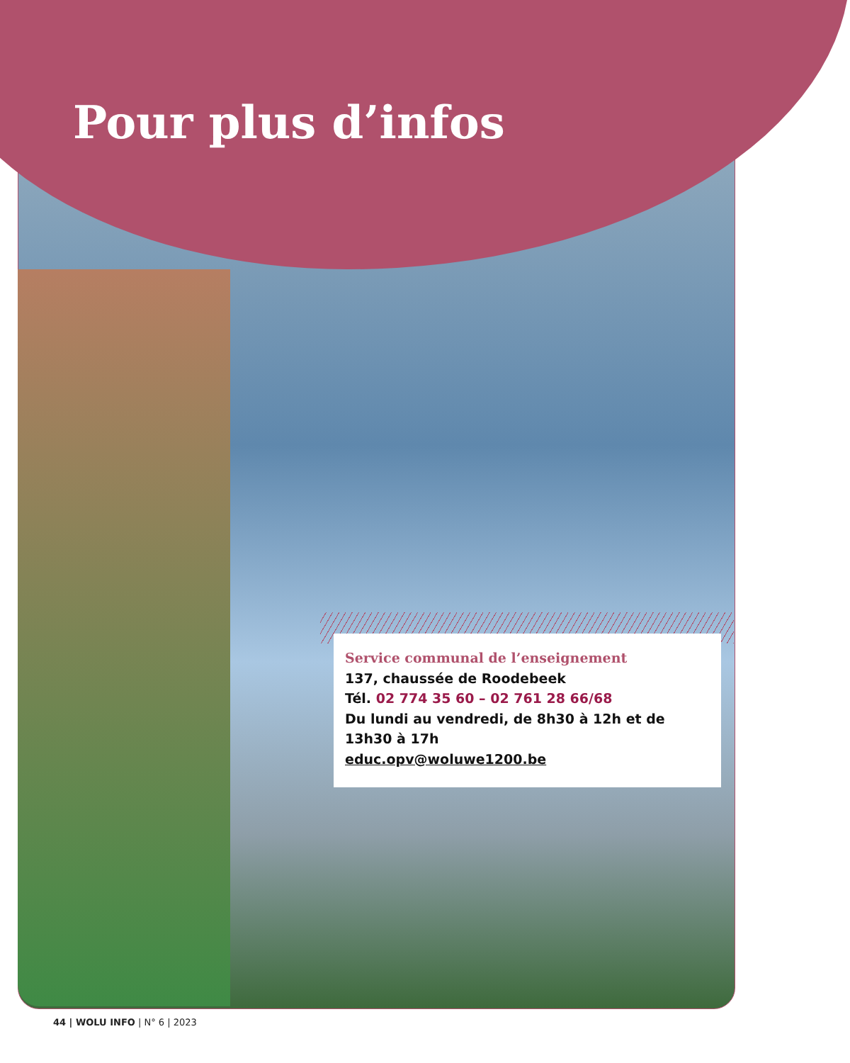Pour plus d’infos
Service communal de l’enseignement
137, chaussée de Roodebeek
Tél. 02 774 35 60 – 02 761 28 66/68
Du lundi au vendredi, de 8h30 à 12h et de 13h30 à 17h
educ.opv@woluwe1200.be
44 | WOLU INFO | N° 6 | 2023